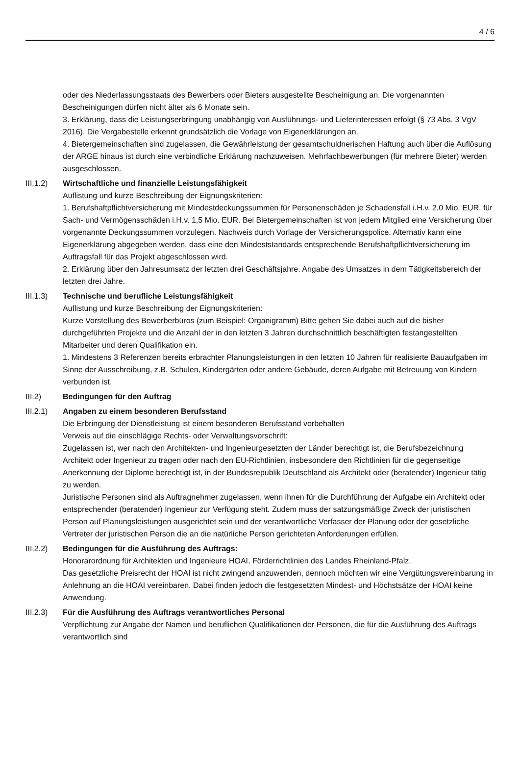4 / 6
oder des Niederlassungsstaats des Bewerbers oder Bieters ausgestellte Bescheinigung an. Die vorgenannten Bescheinigungen dürfen nicht älter als 6 Monate sein.
3. Erklärung, dass die Leistungserbringung unabhängig von Ausführungs- und Lieferinteressen erfolgt (§ 73 Abs. 3 VgV 2016). Die Vergabestelle erkennt grundsätzlich die Vorlage von Eigenerklärungen an.
4. Bietergemeinschaften sind zugelassen, die Gewährleistung der gesamtschuldnerischen Haftung auch über die Auflösung der ARGE hinaus ist durch eine verbindliche Erklärung nachzuweisen. Mehrfachbewerbungen (für mehrere Bieter) werden ausgeschlossen.
III.1.2)
Wirtschaftliche und finanzielle Leistungsfähigkeit
Auflistung und kurze Beschreibung der Eignungskriterien:
1. Berufshaftpflichtversicherung mit Mindestdeckungssummen für Personenschäden je Schadensfall i.H.v. 2,0 Mio. EUR, für Sach- und Vermögensschäden i.H.v. 1,5 Mio. EUR. Bei Bietergemeinschaften ist von jedem Mitglied eine Versicherung über vorgenannte Deckungssummen vorzulegen. Nachweis durch Vorlage der Versicherungspolice. Alternativ kann eine Eigenerklärung abgegeben werden, dass eine den Mindeststandards entsprechende Berufshaftpflichtversicherung im Auftragsfall für das Projekt abgeschlossen wird.
2. Erklärung über den Jahresumsatz der letzten drei Geschäftsjahre. Angabe des Umsatzes in dem Tätigkeitsbereich der letzten drei Jahre.
III.1.3)
Technische und berufliche Leistungsfähigkeit
Auflistung und kurze Beschreibung der Eignungskriterien:
Kurze Vorstellung des Bewerberbüros (zum Beispiel: Organigramm) Bitte gehen Sie dabei auch auf die bisher durchgeführten Projekte und die Anzahl der in den letzten 3 Jahren durchschnittlich beschäftigten festangestellten Mitarbeiter und deren Qualifikation ein.
1. Mindestens 3 Referenzen bereits erbrachter Planungsleistungen in den letzten 10 Jahren für realisierte Bauaufgaben im Sinne der Ausschreibung, z.B. Schulen, Kindergärten oder andere Gebäude, deren Aufgabe mit Betreuung von Kindern verbunden ist.
III.2) Bedingungen für den Auftrag
III.2.1)
Angaben zu einem besonderen Berufsstand
Die Erbringung der Dienstleistung ist einem besonderen Berufsstand vorbehalten
Verweis auf die einschlägige Rechts- oder Verwaltungsvorschrift:
Zugelassen ist, wer nach den Architekten- und Ingenieurgesetzten der Länder berechtigt ist, die Berufsbezeichnung Architekt oder Ingenieur zu tragen oder nach den EU-Richtlinien, insbesondere den Richtlinien für die gegenseitige Anerkennung der Diplome berechtigt ist, in der Bundesrepublik Deutschland als Architekt oder (beratender) Ingenieur tätig zu werden.
Juristische Personen sind als Auftragnehmer zugelassen, wenn ihnen für die Durchführung der Aufgabe ein Architekt oder entsprechender (beratender) Ingenieur zur Verfügung steht. Zudem muss der satzungsmäßige Zweck der juristischen Person auf Planungsleistungen ausgerichtet sein und der verantwortliche Verfasser der Planung oder der gesetzliche Vertreter der juristischen Person die an die natürliche Person gerichteten Anforderungen erfüllen.
III.2.2)
Bedingungen für die Ausführung des Auftrags:
Honorarordnung für Architekten und Ingenieure HOAI, Förderrichtlinien des Landes Rheinland-Pfalz.
Das gesetzliche Preisrecht der HOAI ist nicht zwingend anzuwenden, dennoch möchten wir eine Vergütungsvereinbarung in Anlehnung an die HOAI vereinbaren. Dabei finden jedoch die festgesetzten Mindest- und Höchstsätze der HOAI keine Anwendung.
III.2.3)
Für die Ausführung des Auftrags verantwortliches Personal
Verpflichtung zur Angabe der Namen und beruflichen Qualifikationen der Personen, die für die Ausführung des Auftrags verantwortlich sind